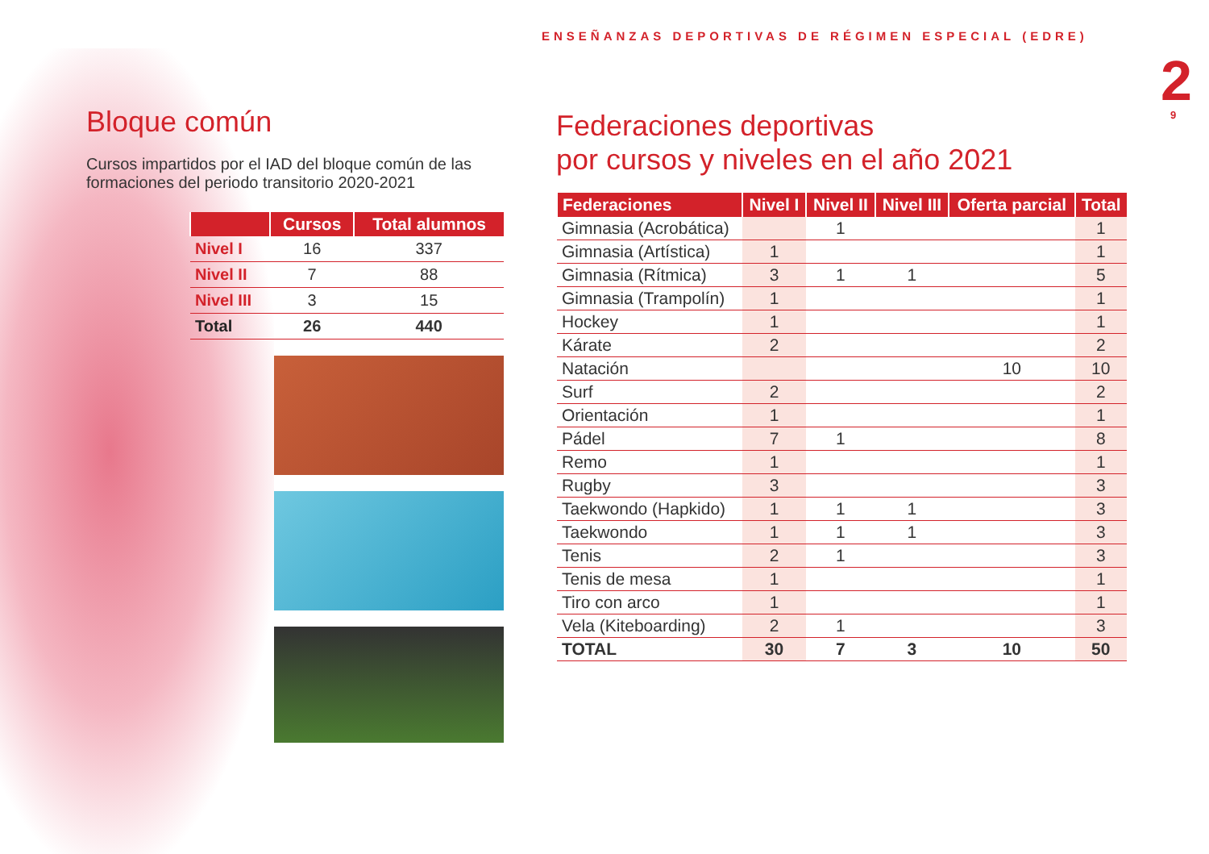ENSEÑANZAS DEPORTIVAS DE RÉGIMEN ESPECIAL (EDRE)
2 9
Bloque común
Cursos impartidos por el IAD del bloque común de las formaciones del periodo transitorio 2020-2021
| | Cursos | Total alumnos |
| --- | --- | --- |
| Nivel I | 16 | 337 |
| Nivel II | 7 | 88 |
| Nivel III | 3 | 15 |
| Total | 26 | 440 |
Federaciones deportivas
por cursos y niveles en el año 2021
| Federaciones | Nivel I | Nivel II | Nivel III | Oferta parcial | Total |
| --- | --- | --- | --- | --- | --- |
| Gimnasia (Acrobática) | | 1 | | | 1 |
| Gimnasia (Artística) | 1 | | | | 1 |
| Gimnasia (Rítmica) | 3 | 1 | 1 | | 5 |
| Gimnasia (Trampolín) | 1 | | | | 1 |
| Hockey | 1 | | | | 1 |
| Kárate | 2 | | | | 2 |
| Natación | | | | 10 | 10 |
| Surf | 2 | | | | 2 |
| Orientación | 1 | | | | 1 |
| Pádel | 7 | 1 | | | 8 |
| Remo | 1 | | | | 1 |
| Rugby | 3 | | | | 3 |
| Taekwondo (Hapkido) | 1 | 1 | 1 | | 3 |
| Taekwondo | 1 | 1 | 1 | | 3 |
| Tenis | 2 | 1 | | | 3 |
| Tenis de mesa | 1 | | | | 1 |
| Tiro con arco | 1 | | | | 1 |
| Vela (Kiteboarding) | 2 | 1 | | | 3 |
| TOTAL | 30 | 7 | 3 | 10 | 50 |